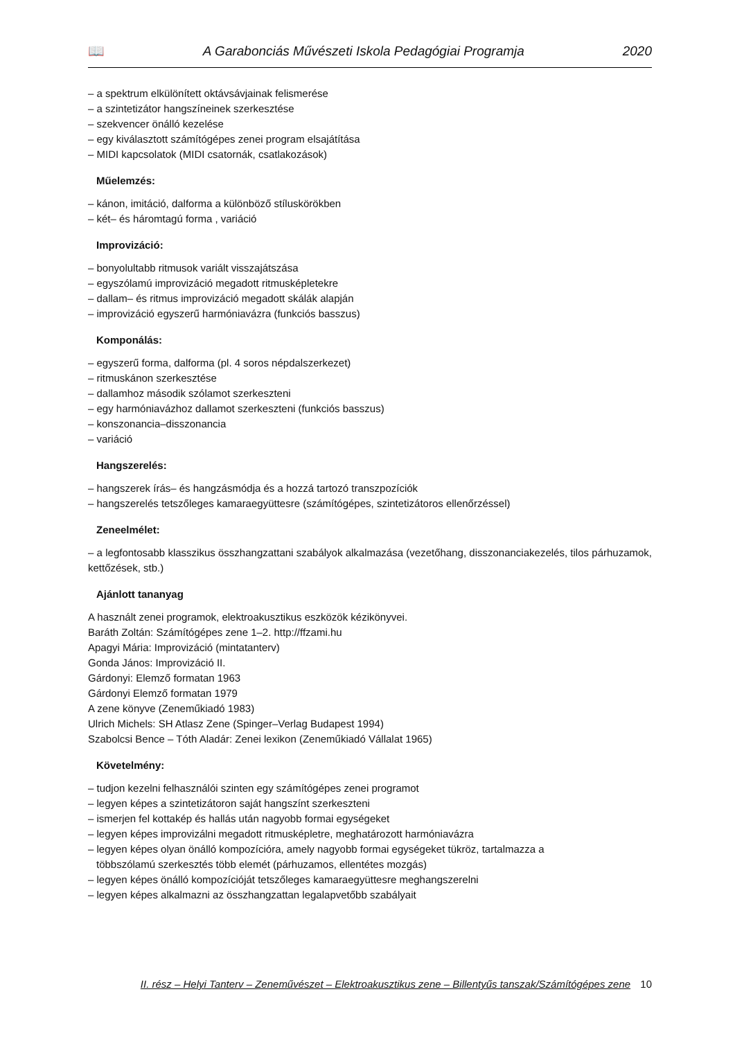📖 A Garabonciás Művészeti Iskola Pedagógiai Programja 2020
– a spektrum elkülönített oktávsávjainak felismerése
– a szintetizátor hangszíneinek szerkesztése
– szekvencer önálló kezelése
– egy kiválasztott számítógépes zenei program elsajátítása
– MIDI kapcsolatok (MIDI csatornák, csatlakozások)
Műelemzés:
– kánon, imitáció, dalforma a különböző stíluskörökben
– két– és háromtagú forma , variáció
Improvizáció:
– bonyolultabb ritmusok variált visszajátszása
– egyszólamú improvizáció megadott ritmusképletekre
– dallam– és ritmus improvizáció megadott skálák alapján
– improvizáció egyszerű harmóniavázra (funkciós basszus)
Komponálás:
– egyszerű forma, dalforma (pl. 4 soros népdalszerkezet)
– ritmuskánon szerkesztése
– dallamhoz második szólamot szerkeszteni
– egy harmóniavázhoz dallamot szerkeszteni (funkciós basszus)
– konszonancia–disszonancia
– variáció
Hangszerelés:
– hangszerek írás– és hangzásmódja és a hozzá tartozó transzpozíciók
– hangszerelés tetszőleges kamaraegyüttesre (számítógépes, szintetizátoros ellenőrzéssel)
Zeneelmélet:
– a legfontosabb klasszikus összhangzattani szabályok alkalmazása (vezetőhang, disszonanciakezelés, tilos párhuzamok, kettőzések, stb.)
Ajánlott tananyag
A használt zenei programok, elektroakusztikus eszközök kézikönyvei.
Baráth Zoltán: Számítógépes zene 1–2. http://ffzami.hu
Apagyi Mária: Improvizáció (mintatanterv)
Gonda János: Improvizáció II.
Gárdonyi: Elemző formatan 1963
Gárdonyi Elemző formatan 1979
A zene könyve (Zeneműkiadó 1983)
Ulrich Michels: SH Atlasz Zene (Spinger–Verlag Budapest 1994)
Szabolcsi Bence – Tóth Aladár: Zenei lexikon (Zeneműkiadó Vállalat 1965)
Követelmény:
– tudjon kezelni felhasználói szinten egy számítógépes zenei programot
– legyen képes a szintetizátoron saját hangszínt szerkeszteni
– ismerjen fel kottakép és hallás után nagyobb formai egységeket
– legyen képes improvizálni megadott ritmusképletre, meghatározott harmóniavázra
– legyen képes olyan önálló kompozícióra, amely nagyobb formai egységeket tükröz, tartalmazza a
többszólamú szerkesztés több elemét (párhuzamos, ellentétes mozgás)
– legyen képes önálló kompozícióját tetszőleges kamaraegyüttesre meghangszerelni
– legyen képes alkalmazni az összhangzattan legalapvetőbb szabályait
II. rész – Helyi Tanterv – Zeneművészet – Elektroakusztikus zene – Billentyűs tanszak/Számítógépes zene 10